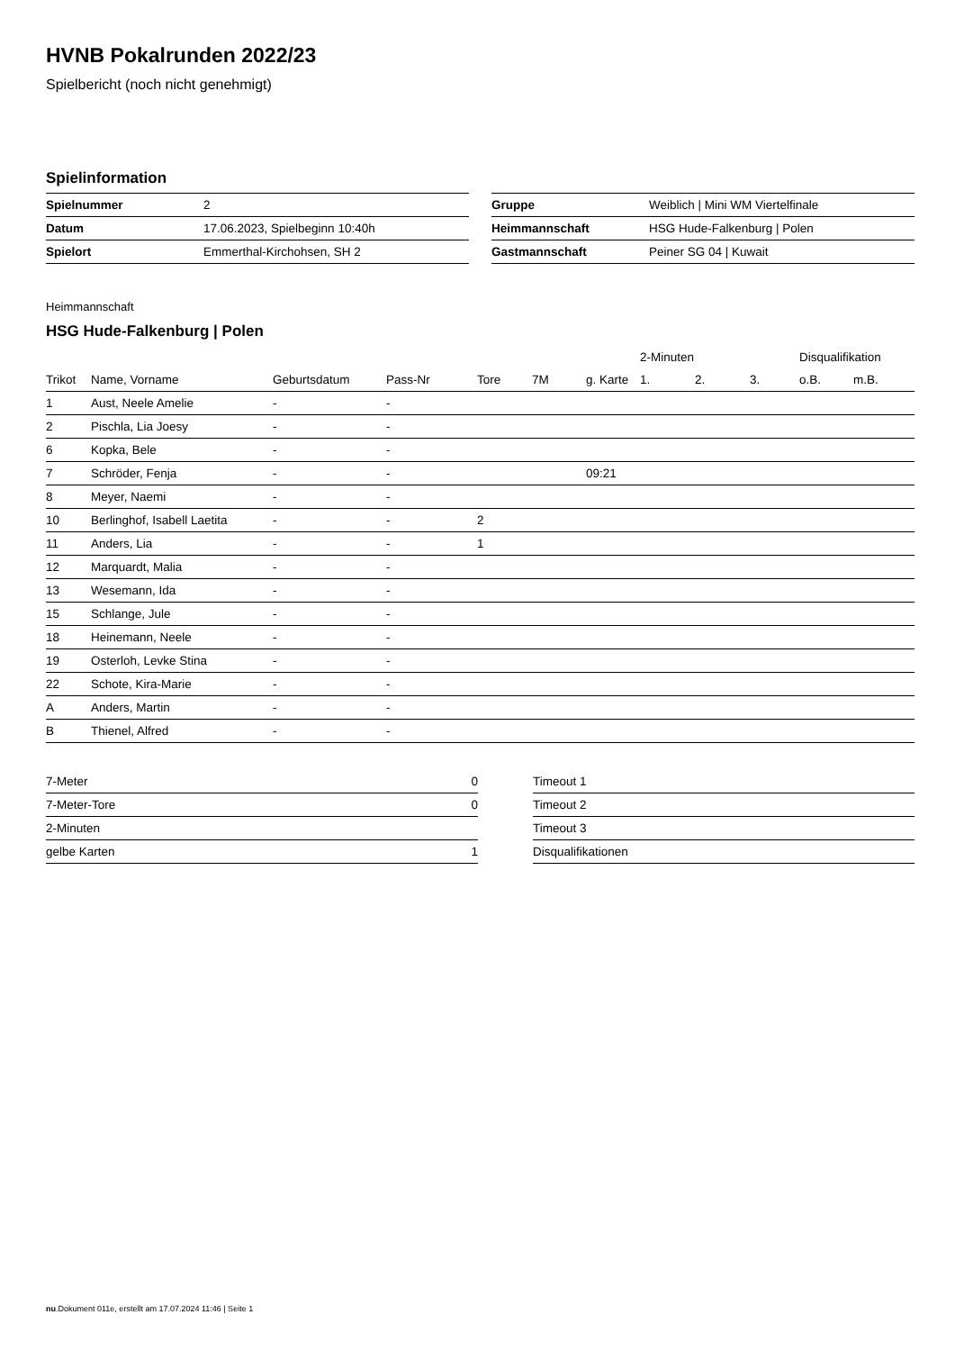HVNB Pokalrunden 2022/23
Spielbericht (noch nicht genehmigt)
Spielinformation
| Spielnummer | 2 |
| Datum | 17.06.2023, Spielbeginn 10:40h |
| Spielort | Emmerthal-Kirchohsen, SH 2 |
| Gruppe | Weiblich / Mini WM Viertelfinale |
| Heimmannschaft | HSG Hude-Falkenburg / Polen |
| Gastmannschaft | Peiner SG 04 / Kuwait |
Heimmannschaft
HSG Hude-Falkenburg | Polen
| | | | | | | | 2-Minuten | | | Disqualifikation | |
| --- | --- | --- | --- | --- | --- | --- | --- | --- | --- | --- | --- |
| Trikot | Name, Vorname | Geburtsdatum | Pass-Nr | Tore | 7M | g. Karte | 1. | 2. | 3. | o.B. | m.B. |
| 1 | Aust, Neele Amelie | - | - | | | | | | | | |
| 2 | Pischla, Lia Joesy | - | - | | | | | | | | |
| 6 | Kopka, Bele | - | - | | | | | | | | |
| 7 | Schröder, Fenja | - | - | | | 09:21 | | | | | |
| 8 | Meyer, Naemi | - | - | | | | | | | | |
| 10 | Berlinghof, Isabell Laetita | - | - | 2 | | | | | | | |
| 11 | Anders, Lia | - | - | 1 | | | | | | | |
| 12 | Marquardt, Malia | - | - | | | | | | | | |
| 13 | Wesemann, Ida | - | - | | | | | | | | |
| 15 | Schlange, Jule | - | - | | | | | | | | |
| 18 | Heinemann, Neele | - | - | | | | | | | | |
| 19 | Osterloh, Levke Stina | - | - | | | | | | | | |
| 22 | Schote, Kira-Marie | - | - | | | | | | | | |
| A | Anders, Martin | - | - | | | | | | | | |
| B | Thienel, Alfred | - | - | | | | | | | | |
| 7-Meter | 0 |
| 7-Meter-Tore | 0 |
| 2-Minuten | |
| gelbe Karten | 1 |
| Timeout 1 |
| Timeout 2 |
| Timeout 3 |
| Disqualifikationen |
nu.Dokument 011e, erstellt am 17.07.2024 11:46 | Seite 1